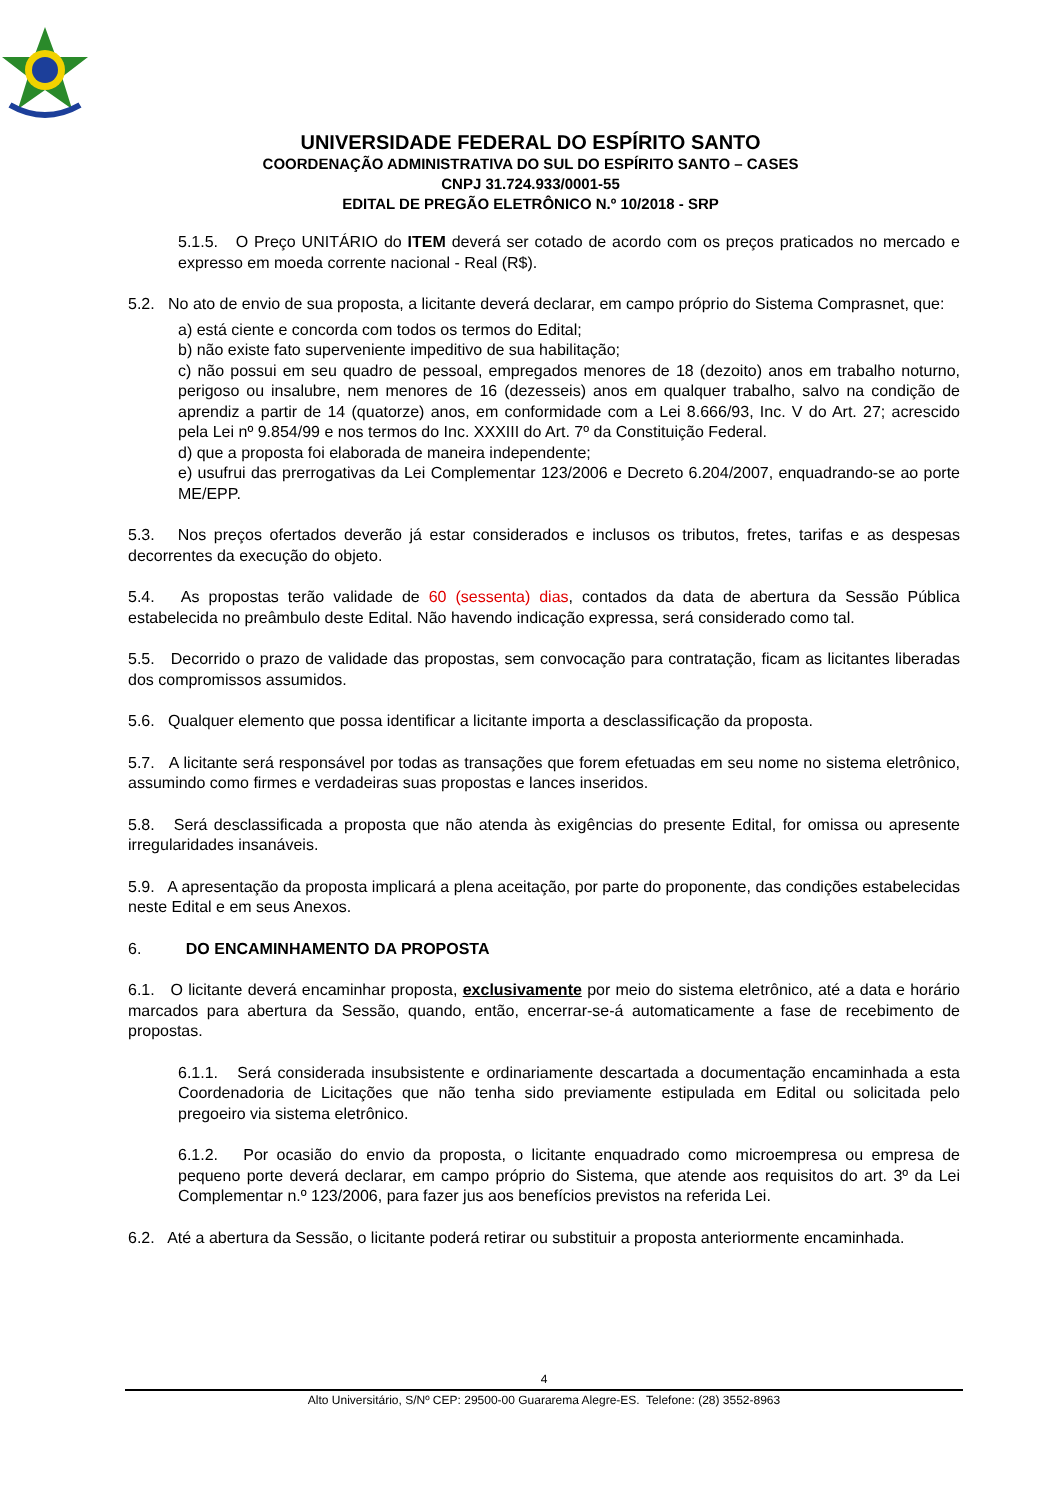UNIVERSIDADE FEDERAL DO ESPÍRITO SANTO
COORDENAÇÃO ADMINISTRATIVA DO SUL DO ESPÍRITO SANTO – CASES
CNPJ 31.724.933/0001-55
EDITAL DE PREGÃO ELETRÔNICO N.º 10/2018 - SRP
5.1.5. O Preço UNITÁRIO do ITEM deverá ser cotado de acordo com os preços praticados no mercado e expresso em moeda corrente nacional - Real (R$).
5.2. No ato de envio de sua proposta, a licitante deverá declarar, em campo próprio do Sistema Comprasnet, que:
a) está ciente e concorda com todos os termos do Edital;
b) não existe fato superveniente impeditivo de sua habilitação;
c) não possui em seu quadro de pessoal, empregados menores de 18 (dezoito) anos em trabalho noturno, perigoso ou insalubre, nem menores de 16 (dezesseis) anos em qualquer trabalho, salvo na condição de aprendiz a partir de 14 (quatorze) anos, em conformidade com a Lei 8.666/93, Inc. V do Art. 27; acrescido pela Lei nº 9.854/99 e nos termos do Inc. XXXIII do Art. 7º da Constituição Federal.
d) que a proposta foi elaborada de maneira independente;
e) usufrui das prerrogativas da Lei Complementar 123/2006 e Decreto 6.204/2007, enquadrando-se ao porte ME/EPP.
5.3. Nos preços ofertados deverão já estar considerados e inclusos os tributos, fretes, tarifas e as despesas decorrentes da execução do objeto.
5.4. As propostas terão validade de 60 (sessenta) dias, contados da data de abertura da Sessão Pública estabelecida no preâmbulo deste Edital. Não havendo indicação expressa, será considerado como tal.
5.5. Decorrido o prazo de validade das propostas, sem convocação para contratação, ficam as licitantes liberadas dos compromissos assumidos.
5.6. Qualquer elemento que possa identificar a licitante importa a desclassificação da proposta.
5.7. A licitante será responsável por todas as transações que forem efetuadas em seu nome no sistema eletrônico, assumindo como firmes e verdadeiras suas propostas e lances inseridos.
5.8. Será desclassificada a proposta que não atenda às exigências do presente Edital, for omissa ou apresente irregularidades insanáveis.
5.9. A apresentação da proposta implicará a plena aceitação, por parte do proponente, das condições estabelecidas neste Edital e em seus Anexos.
6. DO ENCAMINHAMENTO DA PROPOSTA
6.1. O licitante deverá encaminhar proposta, exclusivamente por meio do sistema eletrônico, até a data e horário marcados para abertura da Sessão, quando, então, encerrar-se-á automaticamente a fase de recebimento de propostas.
6.1.1. Será considerada insubsistente e ordinariamente descartada a documentação encaminhada a esta Coordenadoria de Licitações que não tenha sido previamente estipulada em Edital ou solicitada pelo pregoeiro via sistema eletrônico.
6.1.2. Por ocasião do envio da proposta, o licitante enquadrado como microempresa ou empresa de pequeno porte deverá declarar, em campo próprio do Sistema, que atende aos requisitos do art. 3º da Lei Complementar n.º 123/2006, para fazer jus aos benefícios previstos na referida Lei.
6.2. Até a abertura da Sessão, o licitante poderá retirar ou substituir a proposta anteriormente encaminhada.
4
Alto Universitário, S/Nº CEP: 29500-00 Guararema Alegre-ES. Telefone: (28) 3552-8963